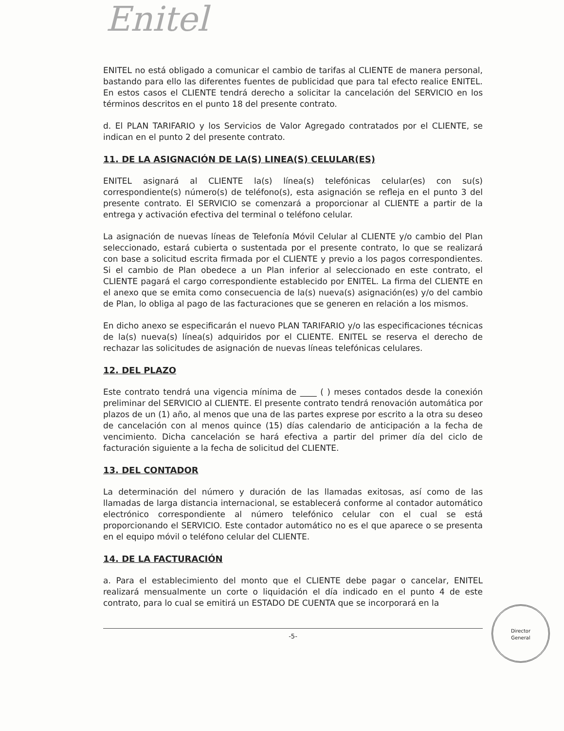Enitel
ENITEL no está obligado a comunicar el cambio de tarifas al CLIENTE de manera personal, bastando para ello las diferentes fuentes de publicidad que para tal efecto realice ENITEL. En estos casos el CLIENTE tendrá derecho a solicitar la cancelación del SERVICIO en los términos descritos en el punto 18 del presente contrato.
d. El PLAN TARIFARIO y los Servicios de Valor Agregado contratados por el CLIENTE, se indican en el punto 2 del presente contrato.
11. DE LA ASIGNACIÓN DE LA(S) LINEA(S) CELULAR(ES)
ENITEL asignará al CLIENTE la(s) línea(s) telefónicas celular(es) con su(s) correspondiente(s) número(s) de teléfono(s), esta asignación se refleja en el punto 3 del presente contrato. El SERVICIO se comenzará a proporcionar al CLIENTE a partir de la entrega y activación efectiva del terminal o teléfono celular.
La asignación de nuevas líneas de Telefonía Móvil Celular al CLIENTE y/o cambio del Plan seleccionado, estará cubierta o sustentada por el presente contrato, lo que se realizará con base a solicitud escrita firmada por el CLIENTE y previo a los pagos correspondientes. Si el cambio de Plan obedece a un Plan inferior al seleccionado en este contrato, el CLIENTE pagará el cargo correspondiente establecido por ENITEL. La firma del CLIENTE en el anexo que se emita como consecuencia de la(s) nueva(s) asignación(es) y/o del cambio de Plan, lo obliga al pago de las facturaciones que se generen en relación a los mismos.
En dicho anexo se especificarán el nuevo PLAN TARIFARIO y/o las especificaciones técnicas de la(s) nueva(s) línea(s) adquiridos por el CLIENTE. ENITEL se reserva el derecho de rechazar las solicitudes de asignación de nuevas líneas telefónicas celulares.
12. DEL PLAZO
Este contrato tendrá una vigencia mínima de ____ ( ) meses contados desde la conexión preliminar del SERVICIO al CLIENTE. El presente contrato tendrá renovación automática por plazos de un (1) año, al menos que una de las partes exprese por escrito a la otra su deseo de cancelación con al menos quince (15) días calendario de anticipación a la fecha de vencimiento. Dicha cancelación se hará efectiva a partir del primer día del ciclo de facturación siguiente a la fecha de solicitud del CLIENTE.
13. DEL CONTADOR
La determinación del número y duración de las llamadas exitosas, así como de las llamadas de larga distancia internacional, se establecerá conforme al contador automático electrónico correspondiente al número telefónico celular con el cual se está proporcionando el SERVICIO. Este contador automático no es el que aparece o se presenta en el equipo móvil o teléfono celular del CLIENTE.
14. DE LA FACTURACIÓN
a. Para el establecimiento del monto que el CLIENTE debe pagar o cancelar, ENITEL realizará mensualmente un corte o liquidación el día indicado en el punto 4 de este contrato, para lo cual se emitirá un ESTADO DE CUENTA que se incorporará en la
-5-
Director
General